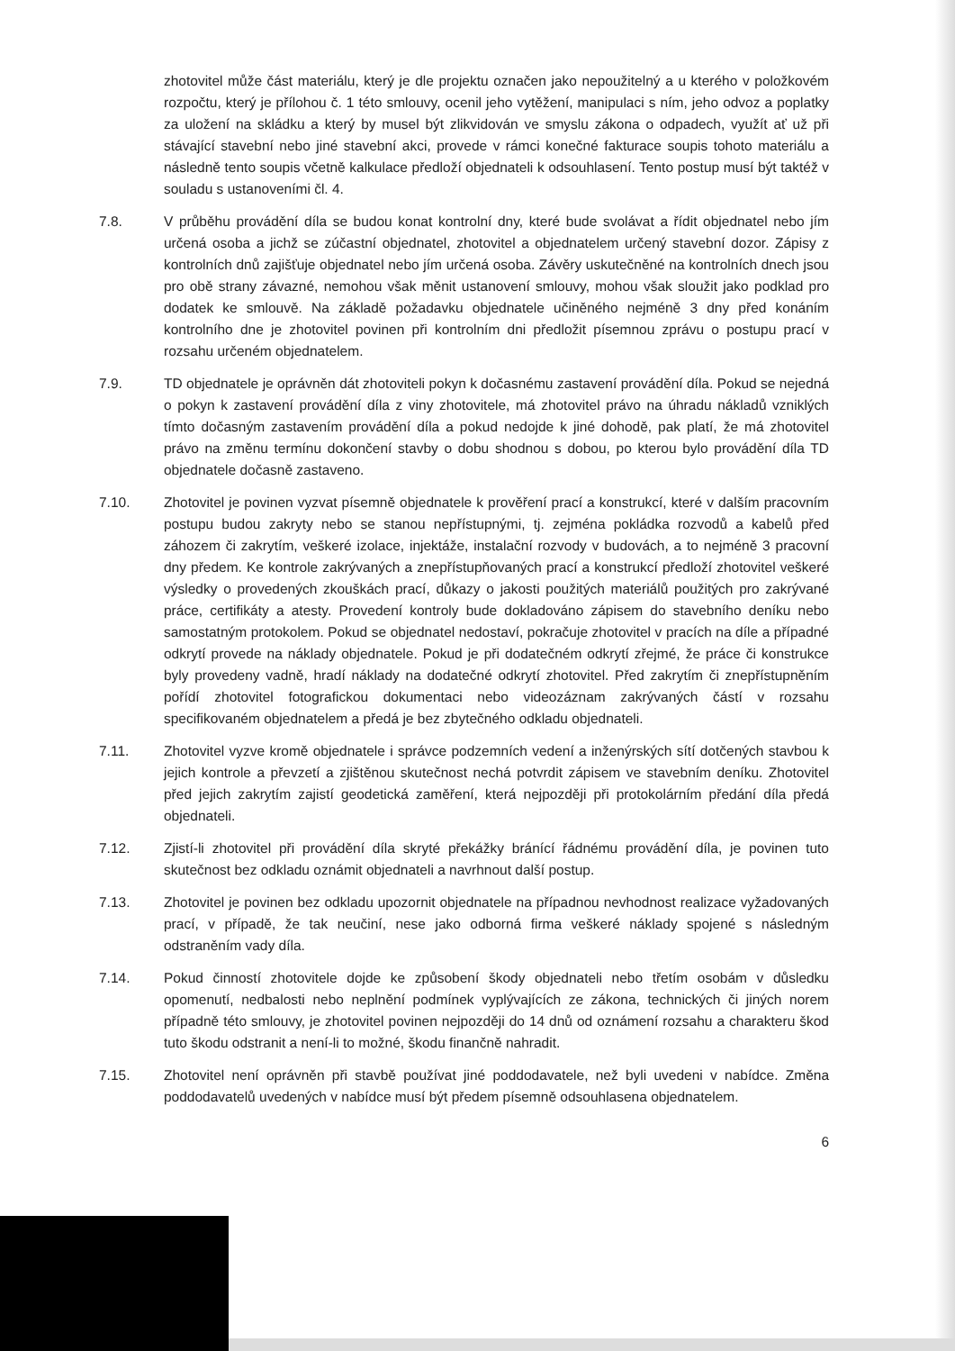zhotovitel může část materiálu, který je dle projektu označen jako nepoužitelný a u kterého v položkovém rozpočtu, který je přílohou č. 1 této smlouvy, ocenil jeho vytěžení, manipulaci s ním, jeho odvoz a poplatky za uložení na skládku a který by musel být zlikvidován ve smyslu zákona o odpadech, využít ať už při stávající stavební nebo jiné stavební akci, provede v rámci konečné fakturace soupis tohoto materiálu a následně tento soupis včetně kalkulace předloží objednateli k odsouhlasení. Tento postup musí být taktéž v souladu s ustanoveními čl. 4.
7.8. V průběhu provádění díla se budou konat kontrolní dny, které bude svolávat a řídit objednatel nebo jím určená osoba a jichž se zúčastní objednatel, zhotovitel a objednatelem určený stavební dozor. Zápisy z kontrolních dnů zajišťuje objednatel nebo jím určená osoba. Závěry uskutečněné na kontrolních dnech jsou pro obě strany závazné, nemohou však měnit ustanovení smlouvy, mohou však sloužit jako podklad pro dodatek ke smlouvě. Na základě požadavku objednatele učiněného nejméně 3 dny před konáním kontrolního dne je zhotovitel povinen při kontrolním dni předložit písemnou zprávu o postupu prací v rozsahu určeném objednatelem.
7.9. TD objednatele je oprávněn dát zhotoviteli pokyn k dočasnému zastavení provádění díla. Pokud se nejedná o pokyn k zastavení provádění díla z viny zhotovitele, má zhotovitel právo na úhradu nákladů vzniklých tímto dočasným zastavením provádění díla a pokud nedojde k jiné dohodě, pak platí, že má zhotovitel právo na změnu termínu dokončení stavby o dobu shodnou s dobou, po kterou bylo provádění díla TD objednatele dočasně zastaveno.
7.10. Zhotovitel je povinen vyzvat písemně objednatele k prověření prací a konstrukcí, které v dalším pracovním postupu budou zakryty nebo se stanou nepřístupnými, tj. zejména pokládka rozvodů a kabelů před záhozem či zakrytím, veškeré izolace, injektáže, instalační rozvody v budovách, a to nejméně 3 pracovní dny předem. Ke kontrole zakrývaných a znepřístupňovaných prací a konstrukcí předloží zhotovitel veškeré výsledky o provedených zkouškách prací, důkazy o jakosti použitých materiálů použitých pro zakrývané práce, certifikáty a atesty. Provedení kontroly bude dokladováno zápisem do stavebního deníku nebo samostatným protokolem. Pokud se objednatel nedostaví, pokračuje zhotovitel v pracích na díle a případné odkrytí provede na náklady objednatele. Pokud je při dodatečném odkrytí zřejmé, že práce či konstrukce byly provedeny vadně, hradí náklady na dodatečné odkrytí zhotovitel. Před zakrytím či znepřístupněním pořídí zhotovitel fotografickou dokumentaci nebo videozáznam zakrývaných částí v rozsahu specifikovaném objednatelem a předá je bez zbytečného odkladu objednateli.
7.11. Zhotovitel vyzve kromě objednatele i správce podzemních vedení a inženýrských sítí dotčených stavbou k jejich kontrole a převzetí a zjištěnou skutečnost nechá potvrdit zápisem ve stavebním deníku. Zhotovitel před jejich zakrytím zajistí geodetická zaměření, která nejpozději při protokolárním předání díla předá objednateli.
7.12. Zjistí-li zhotovitel při provádění díla skryté překážky bránící řádnému provádění díla, je povinen tuto skutečnost bez odkladu oznámit objednateli a navrhnout další postup.
7.13. Zhotovitel je povinen bez odkladu upozornit objednatele na případnou nevhodnost realizace vyžadovaných prací, v případě, že tak neučiní, nese jako odborná firma veškeré náklady spojené s následným odstraněním vady díla.
7.14. Pokud činností zhotovitele dojde ke způsobení škody objednateli nebo třetím osobám v důsledku opomenutí, nedbalosti nebo neplnění podmínek vyplývajících ze zákona, technických či jiných norem případně této smlouvy, je zhotovitel povinen nejpozději do 14 dnů od oznámení rozsahu a charakteru škod tuto škodu odstranit a není-li to možné, škodu finančně nahradit.
7.15. Zhotovitel není oprávněn při stavbě používat jiné poddodavatele, než byli uvedeni v nabídce. Změna poddodavatelů uvedených v nabídce musí být předem písemně odsouhlasena objednatelem.
6